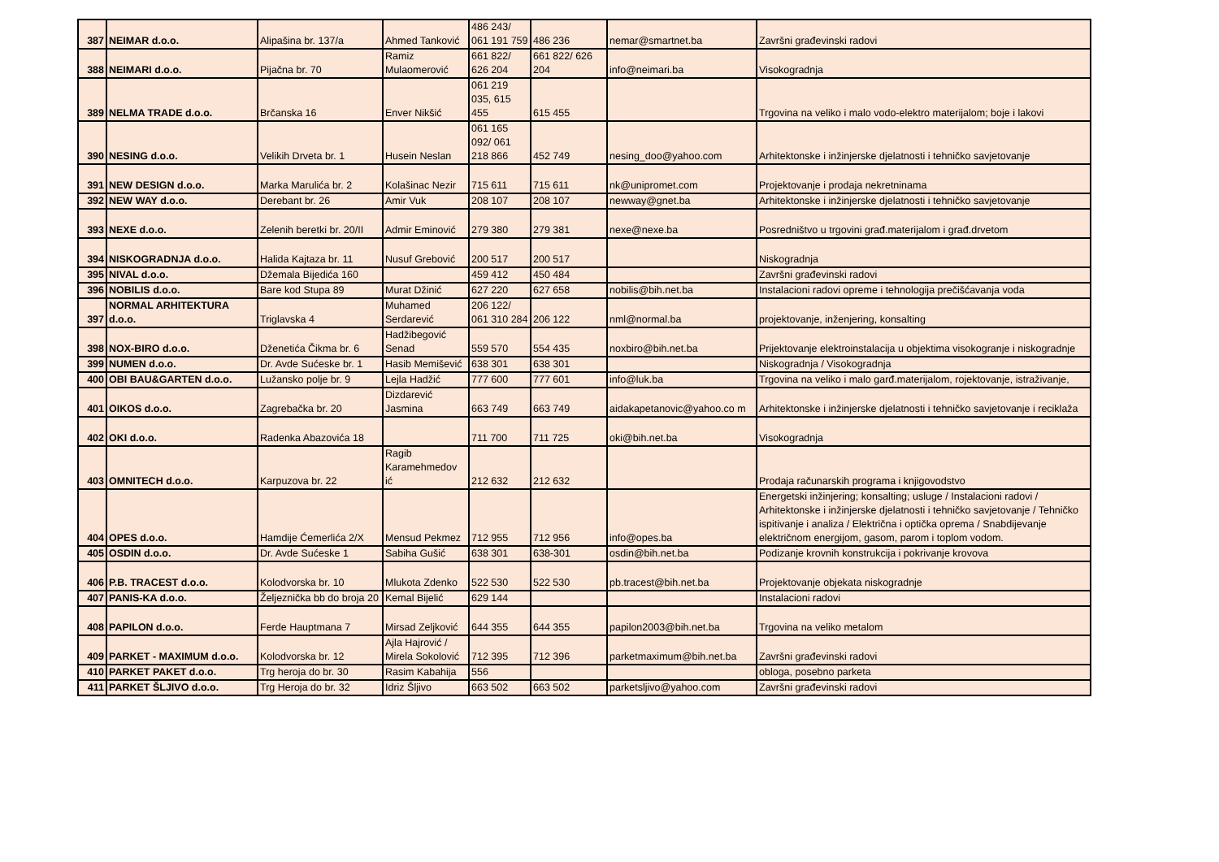| 387 | NEIMAR d.o.o. | Alipašina br. 137/a | Ahmed Tanković | 486 243/ 061 191 759 | 486 236 | nemar@smartnet.ba | Završni građevinski radovi |
| 388 | NEIMARI d.o.o. | Pijačna br. 70 | Ramiz Mulaomerović | 661 822/ 626 204 | 661 822/ 626 204 | info@neimari.ba | Visokogradnja |
| 389 | NELMA TRADE d.o.o. | Brčanska 16 | Enver Nikšić | 061 219 035, 615 455 | 615 455 | | Trgovina na veliko i malo vodo-elektro materijalom; boje i lakovi |
| 390 | NESING d.o.o. | Velikih Drveta br. 1 | Husein Neslan | 061 165 092/ 061 218 866 | 452 749 | nesing_doo@yahoo.com | Arhitektonske i inžinjerske djelatnosti i tehničko savjetovanje |
| 391 | NEW DESIGN d.o.o. | Marka Marulića br. 2 | Kolašinac Nezir | 715 611 | 715 611 | nk@unipromet.com | Projektovanje i prodaja nekretninama |
| 392 | NEW WAY d.o.o. | Derebant br. 26 | Amir Vuk | 208 107 | 208 107 | newway@gnet.ba | Arhitektonske i inžinjerske djelatnosti i tehničko savjetovanje |
| 393 | NEXE d.o.o. | Zelenih beretki br. 20/II | Admir Eminović | 279 380 | 279 381 | nexe@nexe.ba | Posredništvo u trgovini građ.materijalom i građ.drvetom |
| 394 | NISKOGRADNJA d.o.o. | Halida Kajtaza br. 11 | Nusuf Grebović | 200 517 | 200 517 | | Niskogradnja |
| 395 | NIVAL d.o.o. | Džemala Bijedića 160 | | 459 412 | 450 484 | | Završni građevinski radovi |
| 396 | NOBILIS d.o.o. | Bare kod Stupa 89 | Murat Džinić | 627 220 | 627 658 | nobilis@bih.net.ba | Instalacioni radovi opreme i tehnologija prečišćavanja voda |
| 397 | NORMAL ARHITEKTURA d.o.o. | Triglavska 4 | Muhamed Serdarević | 206 122/ 061 310 284 | 206 122 | nml@normal.ba | projektovanje, inženjering, konsalting |
| 398 | NOX-BIRO d.o.o. | Dženetića Čikma br. 6 | Hadžibegović Senad | 559 570 | 554 435 | noxbiro@bih.net.ba | Prijektovanje elektroinstalacija u objektima visokogranje i niskogradnje |
| 399 | NUMEN d.o.o. | Dr. Avde Sućeske br. 1 | Hasib Memišević | 638 301 | 638 301 | | Niskogradnja / Visokogradnja |
| 400 | OBI BAU&GARTEN d.o.o. | Lužansko polje br. 9 | Lejla Hadžić | 777 600 | 777 601 | info@luk.ba | Trgovina na veliko i malo garđ.materijalom, rojektovanje, istraživanje, |
| 401 | OIKOS d.o.o. | Zagrebačka br. 20 | Dizdarević Jasmina | 663 749 | 663 749 | aidakapetanovic@yahoo.co m | Arhitektonske i inžinjerske djelatnosti i tehničko savjetovanje i reciklaža |
| 402 | OKI d.o.o. | Radenka Abazovića 18 | | 711 700 | 711 725 | oki@bih.net.ba | Visokogradnja |
| 403 | OMNITECH d.o.o. | Karpuzova br. 22 | Ragib Karamehmedov ić | 212 632 | 212 632 | | Prodaja računarskih programa i knjigovodstvo |
| 404 | OPES d.o.o. | Hamdije Ćemerlića 2/X | Mensud Pekmez | 712 955 | 712 956 | info@opes.ba | Energetski inžinjering; konsalting; usluge / Instalacioni radovi / Arhitektonske i inžinjerske djelatnosti i tehničko savjetovanje / Tehničko ispitivanje i analiza / Električna i optička oprema / Snabdijevanje električnom energijom, gasom, parom i toplom vodom. |
| 405 | OSDIN d.o.o. | Dr. Avde Sućeske 1 | Sabiha Gušić | 638 301 | 638-301 | osdin@bih.net.ba | Podizanje krovnih konstrukcija i pokrivanje krovova |
| 406 | P.B. TRACEST d.o.o. | Kolodvorska br. 10 | Mlukota Zdenko | 522 530 | 522 530 | pb.tracest@bih.net.ba | Projektovanje objekata niskogradnje |
| 407 | PANIS-KA d.o.o. | Željeznička bb do broja 20 | Kemal Bijelić | 629 144 | | | Instalacioni radovi |
| 408 | PAPILON d.o.o. | Ferde Hauptmana 7 | Mirsad Zeljković | 644 355 | 644 355 | papilon2003@bih.net.ba | Trgovina na veliko metalom |
| 409 | PARKET - MAXIMUM d.o.o. | Kolodvorska br. 12 | Ajla Hajrović / Mirela Sokolović | 712 395 | 712 396 | parketmaximum@bih.net.ba | Završni građevinski radovi |
| 410 | PARKET PAKET d.o.o. | Trg heroja do br. 30 | Rasim Kabahija | 556 | | | obloga, posebno parketa |
| 411 | PARKET ŠLJIVO d.o.o. | Trg Heroja do br. 32 | Idriz Šljivo | 663 502 | 663 502 | parketsljivo@yahoo.com | Završni građevinski radovi |